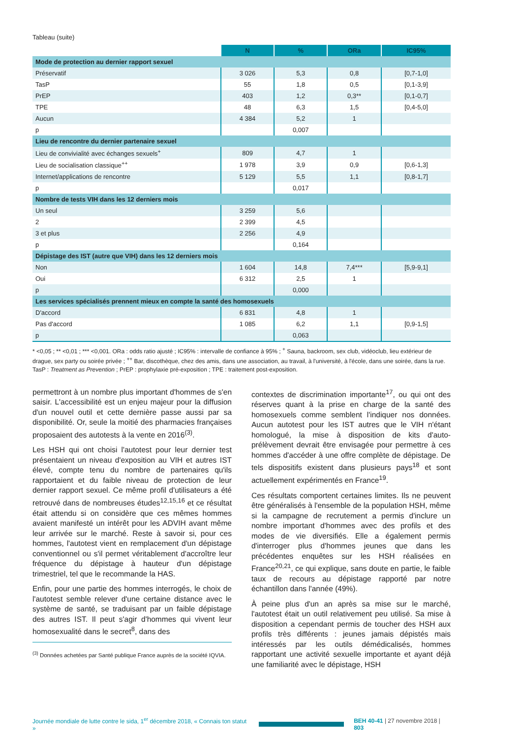Tableau (suite)
| | N | % | ORa | IC95% |
| --- | --- | --- | --- | --- |
| Mode de protection au dernier rapport sexuel | | | | |
| Préservatif | 3 026 | 5,3 | 0,8 | [0,7-1,0] |
| TasP | 55 | 1,8 | 0,5 | [0,1-3,9] |
| PrEP | 403 | 1,2 | 0,3** | [0,1-0,7] |
| TPE | 48 | 6,3 | 1,5 | [0,4-5,0] |
| Aucun | 4 384 | 5,2 | 1 | |
| p | | 0,007 | | |
| Lieu de rencontre du dernier partenaire sexuel | | | | |
| Lieu de convivialité avec échanges sexuels<sup>+</sup> | 809 | 4,7 | 1 | |
| Lieu de socialisation classique<sup>++</sup> | 1 978 | 3,9 | 0,9 | [0,6-1,3] |
| Internet/applications de rencontre | 5 129 | 5,5 | 1,1 | [0,8-1,7] |
| p | | 0,017 | | |
| Nombre de tests VIH dans les 12 derniers mois | | | | |
| Un seul | 3 259 | 5,6 | | |
| 2 | 2 399 | 4,5 | | |
| 3 et plus | 2 256 | 4,9 | | |
| p | | 0,164 | | |
| Dépistage des IST (autre que VIH) dans les 12 derniers mois | | | | |
| Non | 1 604 | 14,8 | 7,4*** | [5,9-9,1] |
| Oui | 6 312 | 2,5 | 1 | |
| p | | 0,000 | | |
| Les services spécialisés prennent mieux en compte la santé des homosexuels | | | | |
| D'accord | 6 831 | 4,8 | 1 | |
| Pas d'accord | 1 085 | 6,2 | 1,1 | [0,9-1,5] |
| p | | 0,063 | | |
* <0,05 ; ** <0,01 ; *** <0,001. ORa : odds ratio ajusté ; IC95% : intervalle de confiance à 95% ; <sup>+</sup> Sauna, backroom, sex club, vidéoclub, lieu extérieur de drague, sex party ou soirée privée ; <sup>++</sup> Bar, discothèque, chez des amis, dans une association, au travail, à l'université, à l'école, dans une soirée, dans la rue. TasP : Treatment as Prevention ; PrEP : prophylaxie pré-exposition ; TPE : traitement post-exposition.
permettront à un nombre plus important d'hommes de s'en saisir. L'accessibilité est un enjeu majeur pour la diffusion d'un nouvel outil et cette dernière passe aussi par sa disponibilité. Or, seule la moitié des pharmacies françaises proposaient des autotests à la vente en 2016<sup>(3)</sup>.
Les HSH qui ont choisi l'autotest pour leur dernier test présentaient un niveau d'exposition au VIH et autres IST élevé, compte tenu du nombre de partenaires qu'ils rapportaient et du faible niveau de protection de leur dernier rapport sexuel. Ce même profil d'utilisateurs a été retrouvé dans de nombreuses études<sup>12,15,16</sup> et ce résultat était attendu si on considère que ces mêmes hommes avaient manifesté un intérêt pour les ADVIH avant même leur arrivée sur le marché. Reste à savoir si, pour ces hommes, l'autotest vient en remplacement d'un dépistage conventionnel ou s'il permet véritablement d'accroître leur fréquence du dépistage à hauteur d'un dépistage trimestriel, tel que le recommande la HAS.
Enfin, pour une partie des hommes interrogés, le choix de l'autotest semble relever d'une certaine distance avec le système de santé, se traduisant par un faible dépistage des autres IST. Il peut s'agir d'hommes qui vivent leur homosexualité dans le secret<sup>8</sup>, dans des
<sup>(3)</sup> Données achetées par Santé publique France auprès de la société IQVIA.
contextes de discrimination importante<sup>17</sup>, ou qui ont des réserves quant à la prise en charge de la santé des homosexuels comme semblent l'indiquer nos données. Aucun autotest pour les IST autres que le VIH n'étant homologué, la mise à disposition de kits d'auto-prélèvement devrait être envisagée pour permettre à ces hommes d'accéder à une offre complète de dépistage. De tels dispositifs existent dans plusieurs pays<sup>18</sup> et sont actuellement expérimentés en France<sup>19</sup>.
Ces résultats comportent certaines limites. Ils ne peuvent être généralisés à l'ensemble de la population HSH, même si la campagne de recrutement a permis d'inclure un nombre important d'hommes avec des profils et des modes de vie diversifiés. Elle a également permis d'interroger plus d'hommes jeunes que dans les précédentes enquêtes sur les HSH réalisées en France<sup>20,21</sup>, ce qui explique, sans doute en partie, le faible taux de recours au dépistage rapporté par notre échantillon dans l'année (49%).
À peine plus d'un an après sa mise sur le marché, l'autotest était un outil relativement peu utilisé. Sa mise à disposition a cependant permis de toucher des HSH aux profils très différents : jeunes jamais dépistés mais intéressés par les outils démédicalisés, hommes rapportant une activité sexuelle importante et ayant déjà une familiarité avec le dépistage, HSH
Journée mondiale de lutte contre le sida, 1<sup>er</sup> décembre 2018, « Connais ton statut » BEH 40-41 | 27 novembre 2018 | 803